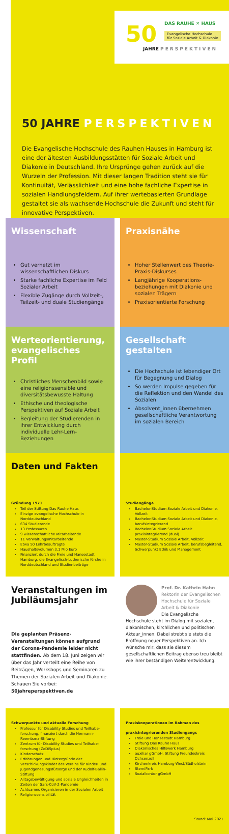50 DAS RAUHE ✕ HAUS
Evangelische Hochschule
für Soziale Arbeit & Diakonie
JAHRE PERSPEKTIVEN
50 JAHRE PERSPEKTIVEN
Die Evangelische Hochschule des Rauhen Hauses in Hamburg ist eine der ältesten Ausbildungsstätten für Soziale Arbeit und Diakonie in Deutschland. Ihre Ursprünge gehen zurück auf die Wurzeln der Profession. Mit dieser langen Tradition steht sie für Kontinuität, Verlässlichkeit und eine hohe fachliche Expertise in sozialen Handlungsfeldern. Auf ihrer wertebasierten Grundlage gestaltet sie als wachsende Hochschule die Zukunft und steht für innovative Perspektiven.
Wissenschaft
Gut vernetzt im wissenschaftlichen Diskurs
Starke fachliche Expertise im Feld Sozialer Arbeit
Flexible Zugänge durch Vollzeit-, Teilzeit- und duale Studiengänge
Praxisnähe
Hoher Stellenwert des Theorie-Praxis-Diskurses
Langjährige Kooperations­beziehungen mit Diakonie und sozialen Trägern
Praxisorientierte Forschung
Werteorientierung, evangelisches Profil
Christliches Menschenbild sowie eine religionssensible und diversitäts­bewusste Haltung
Ethische und theologische Perspektiven auf Soziale Arbeit
Begleitung der Studierenden in ihrer Entwicklung durch individuelle Lehr-Lern-Beziehungen
Gesellschaft gestalten
Die Hochschule ist lebendiger Ort für Begegnung und Dialog
So werden Impulse gegeben für die Reflektion und den Wandel des Sozialen
Absolvent_innen übernehmen gesellschaftliche Verantwortung im sozialen Bereich
Daten und Fakten
Gründung 1971
Teil der Stiftung Das Rauhe Haus
Einzige evangelische Hochschule in Norddeutschland
634 Studierende
13 Professuren
9 wissenschaftliche Mitarbeitende
11 Verwaltungsmitarbeitende
Etwa 50 Lehrbeauftragte
Haushaltsvolumen 3,1 Mio Euro
Finanziert durch die Freie und Hansestadt Hamburg, die Evangelisch-Lutherische Kirche in Norddeutschland und Studienbeiträge
Studiengänge
Bachelor-Studium Soziale Arbeit und Diakonie, Vollzeit
Bachelor-Studium Soziale Arbeit und Diakonie, berufsintegrierend
Bachelor-Studium Soziale Arbeit praxisintegrierend (dual)
Master-Studium Soziale Arbeit, Vollzeit
Master-Studium Soziale Arbeit, berufsbegleitend, Schwerpunkt Ethik und Management
Veranstaltungen im Jubiläumsjahr
Die geplanten Präsenz-Veranstaltungen können aufgrund der Corona-Pandemie leider nicht stattfinden. Ab dem 18. Juni zeigen wir über das Jahr verteilt eine Reihe von Beiträgen, Workshops und Seminaren zu Themen der Sozialen Arbeit und Diakonie. Schauen Sie vorbei: 50jahreperspektiven.de
Prof. Dr. Kathrin Hahn
Rektorin der Evangelischen Hochschule für Soziale Arbeit & Diakonie
Die Evangelische Hochschule steht im Dialog mit sozialen, diakonischen, kirchlichen und politischen Akteur_innen. Dabei strebt sie stets die Eröffnung neuer Perspektiven an. Ich wünsche mir, dass sie diesem gesellschaftlichen Beitrag ebenso treu bleibt wie ihrer beständigen Weiterentwicklung.
Schwerpunkte und aktuelle Forschung
Professur für Disability Studies und Teilhabe­forschung, finanziert durch die Hermann-Reemtsma-Stiftung
Zentrum für Disability Studies und Teilhabe­forschung (ZeDiSplus)
Kinderschutz
Erfahrungen und Hintergründe der Verschickungs­kinder des Vereins für Kinder- und Jugend­genesungsfürsorge und der Rudolf-Ballin-Stiftung
Alltagsbewältigung und soziale Ungleichheiten in Zeiten der Sars-CoV-2-Pandemie
Achtsames Organisieren in der Sozialen Arbeit
Religionssensibilität
Praxiskooperationen im Rahmen des praxisintegrierenden Studiengangs
Freie und Hansestadt Hamburg
Stiftung Das Rauhe Haus
Diakonisches Hilfswerk Hamburg
auxiliar gGmbH, Stiftung Freundeskreis Ochsenzoll
Kirchenkreis Hamburg-West/Südholstein
SterniPark
Sozialkontor gGmbH
Stand: Mai 2021